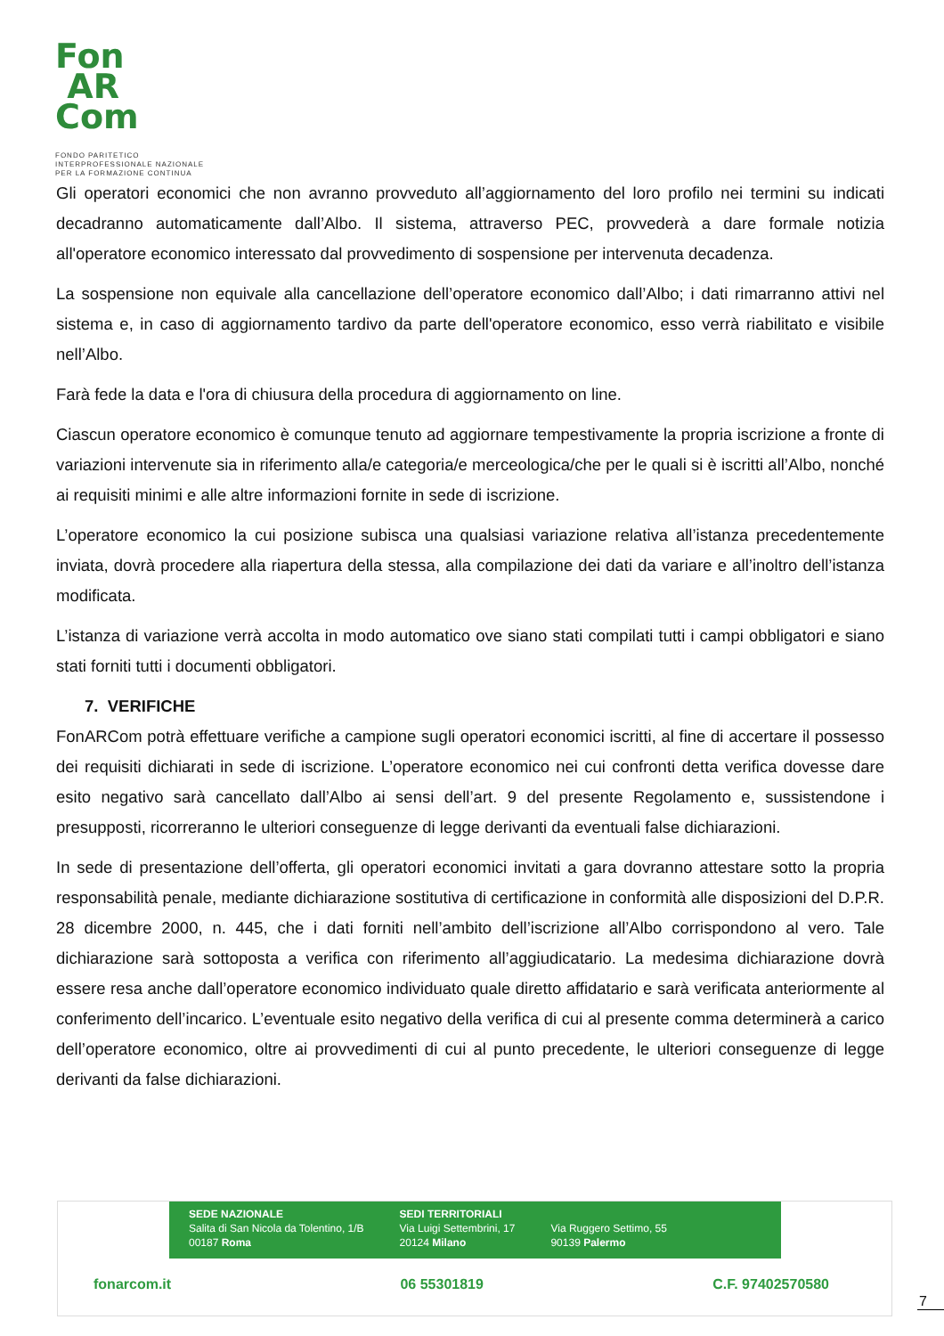Fon
AR
Com
FONDO PARITETICO
INTERPROFESSIONALE NAZIONALE
PER LA FORMAZIONE CONTINUA
Gli operatori economici che non avranno provveduto all’aggiornamento del loro profilo nei termini su indicati decadranno automaticamente dall’Albo. Il sistema, attraverso PEC, provvederà a dare formale notizia all'operatore economico interessato dal provvedimento di sospensione per intervenuta decadenza.
La sospensione non equivale alla cancellazione dell’operatore economico dall’Albo; i dati rimarranno attivi nel sistema e, in caso di aggiornamento tardivo da parte dell'operatore economico, esso verrà riabilitato e visibile nell’Albo.
Farà fede la data e l'ora di chiusura della procedura di aggiornamento on line.
Ciascun operatore economico è comunque tenuto ad aggiornare tempestivamente la propria iscrizione a fronte di variazioni intervenute sia in riferimento alla/e categoria/e merceologica/che per le quali si è iscritti all’Albo, nonché ai requisiti minimi e alle altre informazioni fornite in sede di iscrizione.
L’operatore economico la cui posizione subisca una qualsiasi variazione relativa all’istanza precedentemente inviata, dovrà procedere alla riapertura della stessa, alla compilazione dei dati da variare e all’inoltro dell’istanza modificata.
L’istanza di variazione verrà accolta in modo automatico ove siano stati compilati tutti i campi obbligatori e siano stati forniti tutti i documenti obbligatori.
7. VERIFICHE
FonARCom potrà effettuare verifiche a campione sugli operatori economici iscritti, al fine di accertare il possesso dei requisiti dichiarati in sede di iscrizione. L’operatore economico nei cui confronti detta verifica dovesse dare esito negativo sarà cancellato dall’Albo ai sensi dell’art. 9 del presente Regolamento e, sussistendone i presupposti, ricorreranno le ulteriori conseguenze di legge derivanti da eventuali false dichiarazioni.
In sede di presentazione dell’offerta, gli operatori economici invitati a gara dovranno attestare sotto la propria responsabilità penale, mediante dichiarazione sostitutiva di certificazione in conformità alle disposizioni del D.P.R. 28 dicembre 2000, n. 445, che i dati forniti nell’ambito dell’iscrizione all’Albo corrispondono al vero. Tale dichiarazione sarà sottoposta a verifica con riferimento all’aggiudicatario. La medesima dichiarazione dovrà essere resa anche dall’operatore economico individuato quale diretto affidatario e sarà verificata anteriormente al conferimento dell’incarico. L’eventuale esito negativo della verifica di cui al presente comma determinerà a carico dell’operatore economico, oltre ai provvedimenti di cui al punto precedente, le ulteriori conseguenze di legge derivanti da false dichiarazioni.
SEDE NAZIONALE
Salita di San Nicola da Tolentino, 1/B
00187 Roma
SEDI TERRITORIALI
Via Luigi Settembrini, 17
20124 Milano
Via Ruggero Settimo, 55
90139 Palermo
fonarcom.it 06 55301819 C.F. 97402570580
7